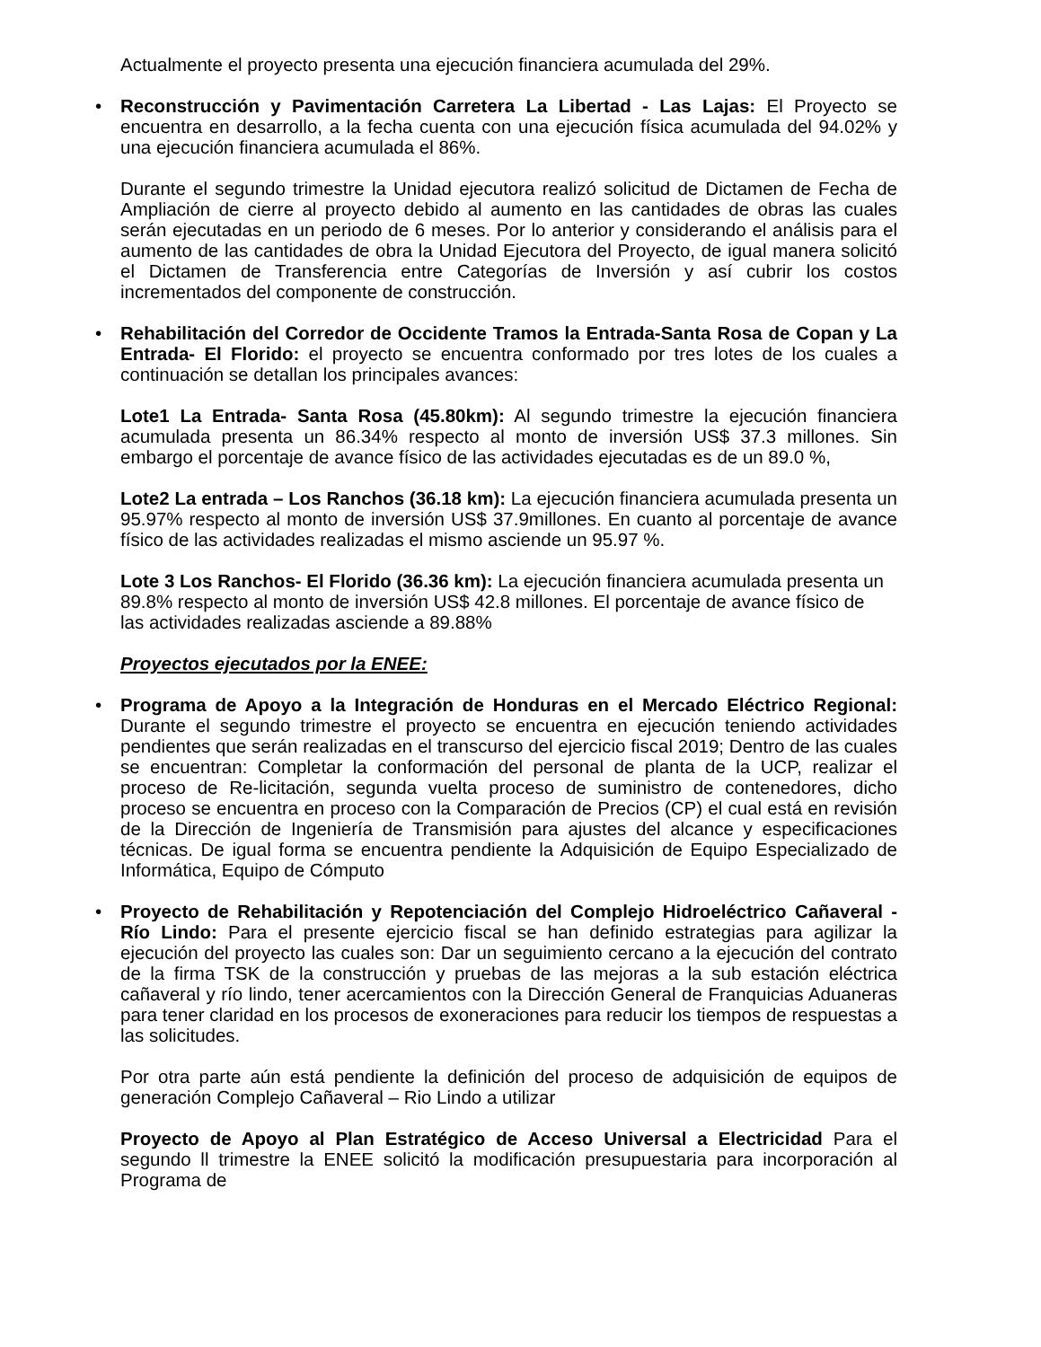Actualmente el proyecto presenta una ejecución financiera acumulada del 29%.
•
Reconstrucción y Pavimentación Carretera La Libertad - Las Lajas: El Proyecto se encuentra en desarrollo, a la fecha cuenta con una ejecución física acumulada del 94.02% y una ejecución financiera acumulada el 86%.
Durante el segundo trimestre la Unidad ejecutora realizó solicitud de Dictamen de Fecha de Ampliación de cierre al proyecto debido al aumento en las cantidades de obras las cuales serán ejecutadas en un periodo de 6 meses. Por lo anterior y considerando el análisis para el aumento de las cantidades de obra la Unidad Ejecutora del Proyecto, de igual manera solicitó el Dictamen de Transferencia entre Categorías de Inversión y así cubrir los costos incrementados del componente de construcción.
•
Rehabilitación del Corredor de Occidente Tramos la Entrada-Santa Rosa de Copan y La Entrada- El Florido: el proyecto se encuentra conformado por tres lotes de los cuales a continuación se detallan los principales avances:
Lote1 La Entrada- Santa Rosa (45.80km): Al segundo trimestre la ejecución financiera acumulada presenta un 86.34% respecto al monto de inversión US$ 37.3 millones. Sin embargo el porcentaje de avance físico de las actividades ejecutadas es de un 89.0 %,
Lote2 La entrada – Los Ranchos (36.18 km): La ejecución financiera acumulada presenta un 95.97% respecto al monto de inversión US$ 37.9millones. En cuanto al porcentaje de avance físico de las actividades realizadas el mismo asciende un 95.97 %.
Lote 3 Los Ranchos- El Florido (36.36 km): La ejecución financiera acumulada presenta un
89.8% respecto al monto de inversión US$ 42.8 millones. El porcentaje de avance físico de
las actividades realizadas asciende a 89.88%
Proyectos ejecutados por la ENEE:
•
Programa de Apoyo a la Integración de Honduras en el Mercado Eléctrico Regional: Durante el segundo trimestre el proyecto se encuentra en ejecución teniendo actividades pendientes que serán realizadas en el transcurso del ejercicio fiscal 2019; Dentro de las cuales se encuentran: Completar la conformación del personal de planta de la UCP, realizar el proceso de Re-licitación, segunda vuelta proceso de suministro de contenedores, dicho proceso se encuentra en proceso con la Comparación de Precios (CP) el cual está en revisión de la Dirección de Ingeniería de Transmisión para ajustes del alcance y especificaciones técnicas. De igual forma se encuentra pendiente la Adquisición de Equipo Especializado de Informática, Equipo de Cómputo
•
Proyecto de Rehabilitación y Repotenciación del Complejo Hidroeléctrico Cañaveral - Río Lindo: Para el presente ejercicio fiscal se han definido estrategias para agilizar la ejecución del proyecto las cuales son: Dar un seguimiento cercano a la ejecución del contrato de la firma TSK de la construcción y pruebas de las mejoras a la sub estación eléctrica cañaveral y río lindo, tener acercamientos con la Dirección General de Franquicias Aduaneras para tener claridad en los procesos de exoneraciones para reducir los tiempos de respuestas a las solicitudes.
Por otra parte aún está pendiente la definición del proceso de adquisición de equipos de generación Complejo Cañaveral – Rio Lindo a utilizar
Proyecto de Apoyo al Plan Estratégico de Acceso Universal a Electricidad Para el segundo ll trimestre la ENEE solicitó la modificación presupuestaria para incorporación al Programa de